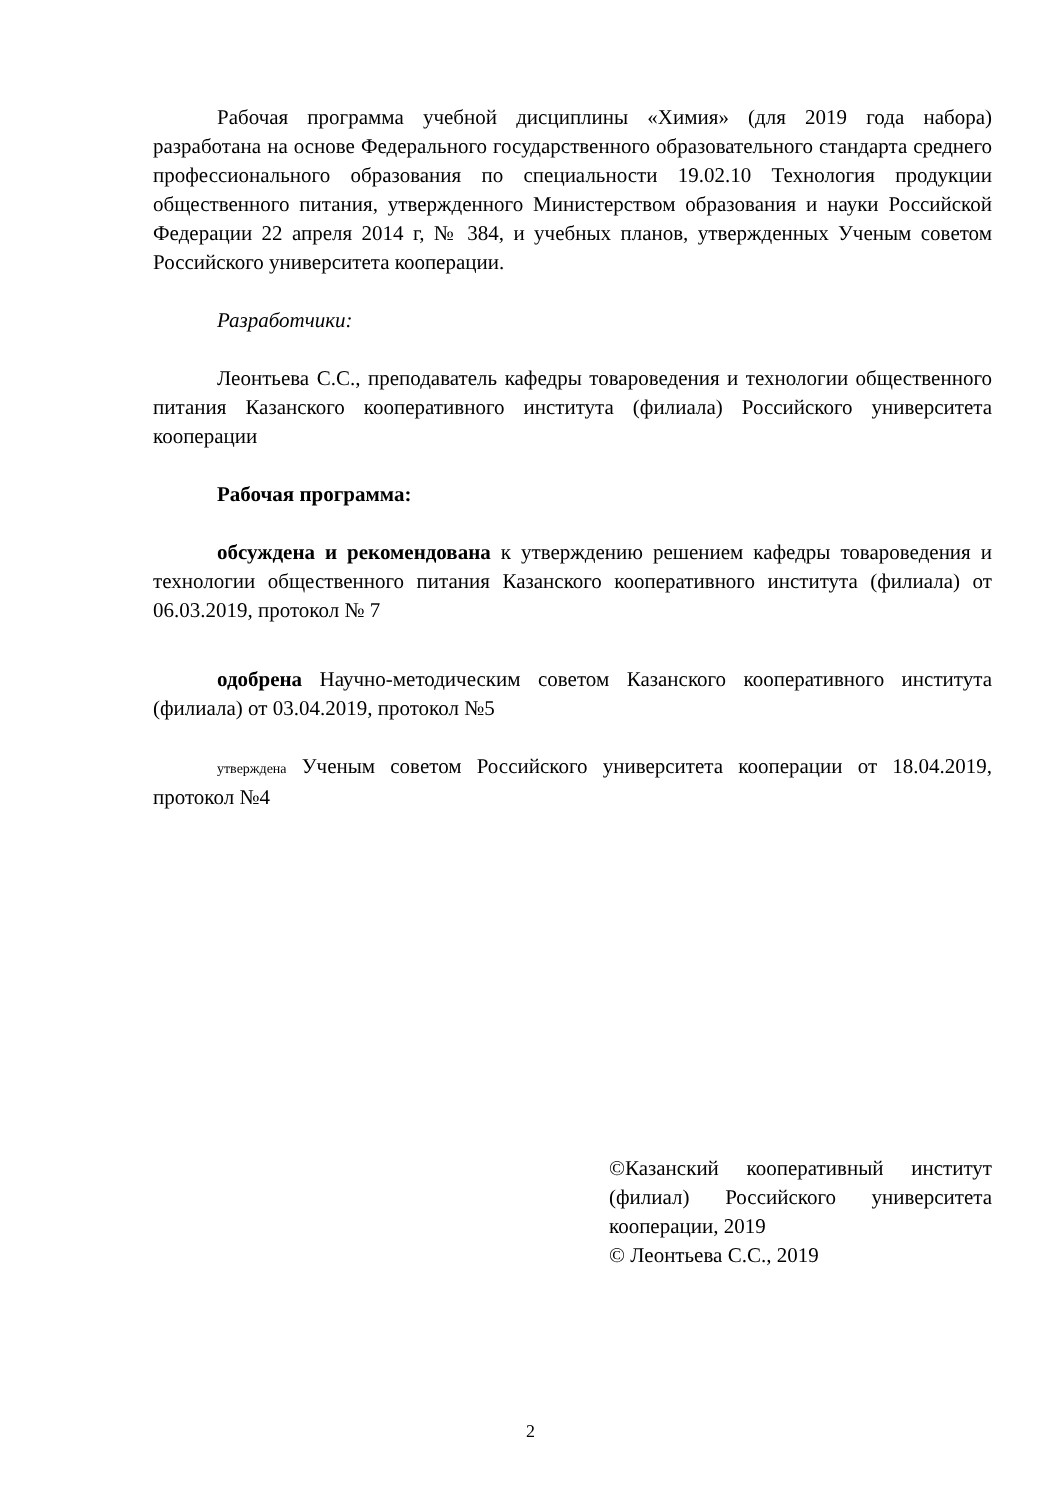Рабочая программа учебной дисциплины «Химия» (для 2019 года набора) разработана на основе Федерального государственного образовательного стандарта среднего профессионального образования по специальности 19.02.10 Технология продукции общественного питания, утвержденного Министерством образования и науки Российской Федерации 22 апреля 2014 г, № 384, и учебных планов, утвержденных Ученым советом Российского университета кооперации.
Разработчики:
Леонтьева С.С., преподаватель кафедры товароведения и технологии общественного питания Казанского кооперативного института (филиала) Российского университета кооперации
Рабочая программа:
обсуждена и рекомендована к утверждению решением кафедры товароведения и технологии общественного питания Казанского кооперативного института (филиала) от 06.03.2019, протокол № 7
одобрена Научно-методическим советом Казанского кооперативного института (филиала) от 03.04.2019, протокол №5
утверждена Ученым советом Российского университета кооперации от 18.04.2019, протокол №4
©Казанский кооперативный институт (филиал) Российского университета кооперации, 2019
© Леонтьева С.С., 2019
2